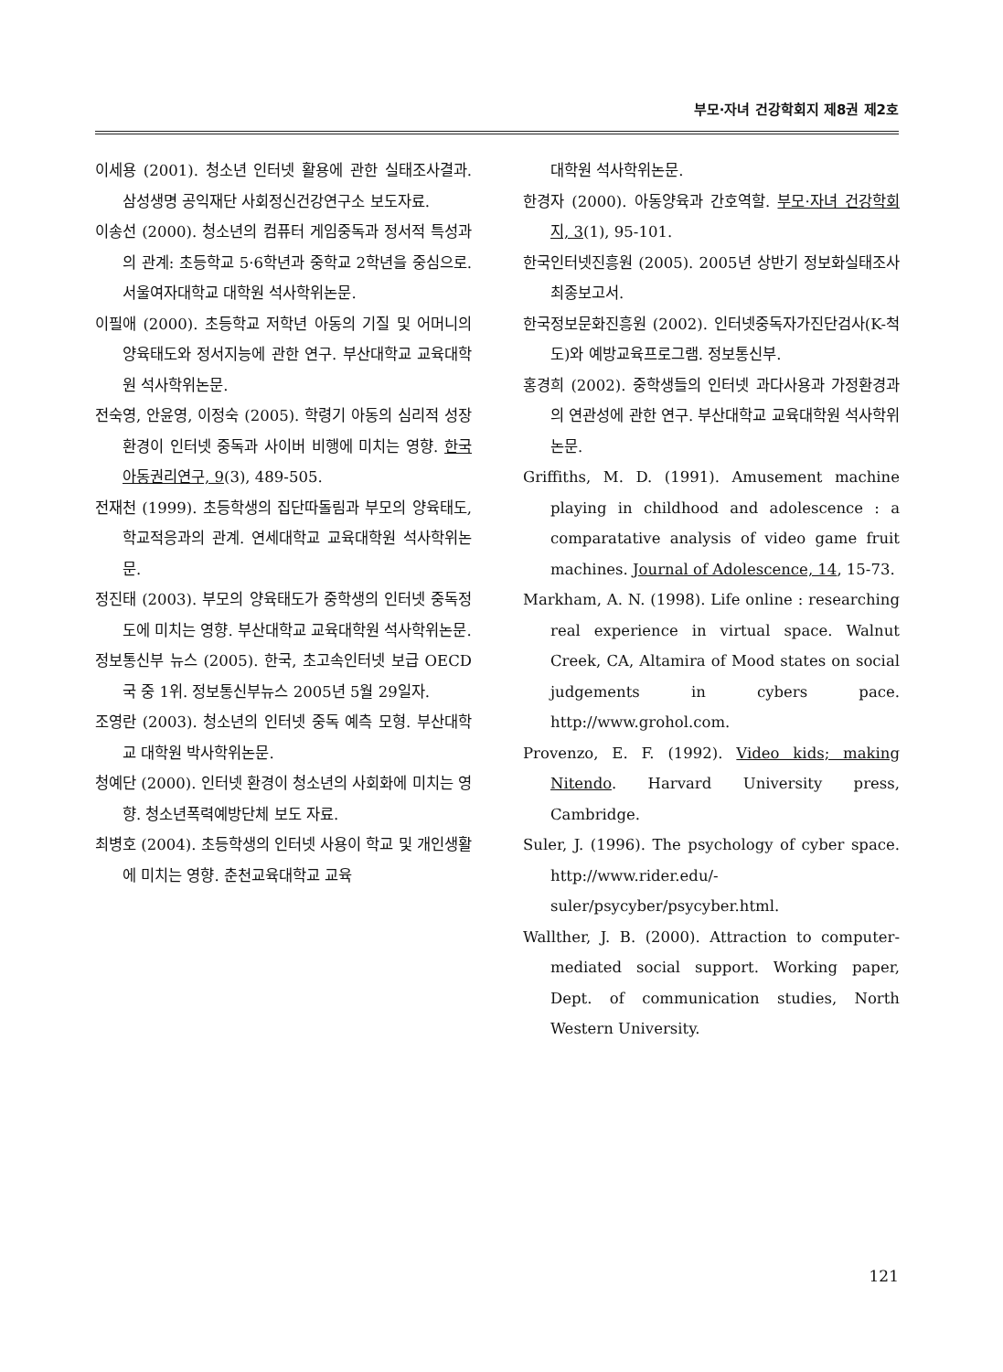부모·자녀 건강학회지 제8권 제2호
이세용 (2001). 청소년 인터넷 활용에 관한 실태조사결과. 삼성생명 공익재단 사회정신건강연구소 보도자료.
이송선 (2000). 청소년의 컴퓨터 게임중독과 정서적 특성과의 관계: 초등학교 5·6학년과 중학교 2학년을 중심으로. 서울여자대학교 대학원 석사학위논문.
이필애 (2000). 초등학교 저학년 아동의 기질 및 어머니의 양육태도와 정서지능에 관한 연구. 부산대학교 교육대학원 석사학위논문.
전숙영, 안윤영, 이정숙 (2005). 학령기 아동의 심리적 성장환경이 인터넷 중독과 사이버 비행에 미치는 영향. 한국아동권리연구, 9(3), 489-505.
전재천 (1999). 초등학생의 집단따돌림과 부모의 양육태도, 학교적응과의 관계. 연세대학교 교육대학원 석사학위논문.
정진태 (2003). 부모의 양육태도가 중학생의 인터넷 중독정도에 미치는 영향. 부산대학교 교육대학원 석사학위논문.
정보통신부 뉴스 (2005). 한국, 초고속인터넷 보급 OECD국 중 1위. 정보통신부뉴스 2005년 5월 29일자.
조영란 (2003). 청소년의 인터넷 중독 예측 모형. 부산대학교 대학원 박사학위논문.
청예단 (2000). 인터넷 환경이 청소년의 사회화에 미치는 영향. 청소년폭력예방단체 보도 자료.
최병호 (2004). 초등학생의 인터넷 사용이 학교 및 개인생활에 미치는 영향. 춘천교육대학교 교육
대학원 석사학위논문.
한경자 (2000). 아동양육과 간호역할. 부모·자녀 건강학회지, 3(1), 95-101.
한국인터넷진흥원 (2005). 2005년 상반기 정보화실태조사 최종보고서.
한국정보문화진흥원 (2002). 인터넷중독자가진단검사(K-척도)와 예방교육프로그램. 정보통신부.
홍경희 (2002). 중학생들의 인터넷 과다사용과 가정환경과의 연관성에 관한 연구. 부산대학교 교육대학원 석사학위논문.
Griffiths, M. D. (1991). Amusement machine playing in childhood and adolescence : a comparatative analysis of video game fruit machines. Journal of Adolescence, 14, 15-73.
Markham, A. N. (1998). Life online : researching real experience in virtual space. Walnut Creek, CA, Altamira of Mood states on social judgements in cybers pace. http://www.grohol.com.
Provenzo, E. F. (1992). Video kids; making Nitendo. Harvard University press, Cambridge.
Suler, J. (1996). The psychology of cyber space. http://www.rider.edu/-suler/psycyber/psycyber.html.
Wallther, J. B. (2000). Attraction to computer-mediated social support. Working paper, Dept. of communication studies, North Western University.
121